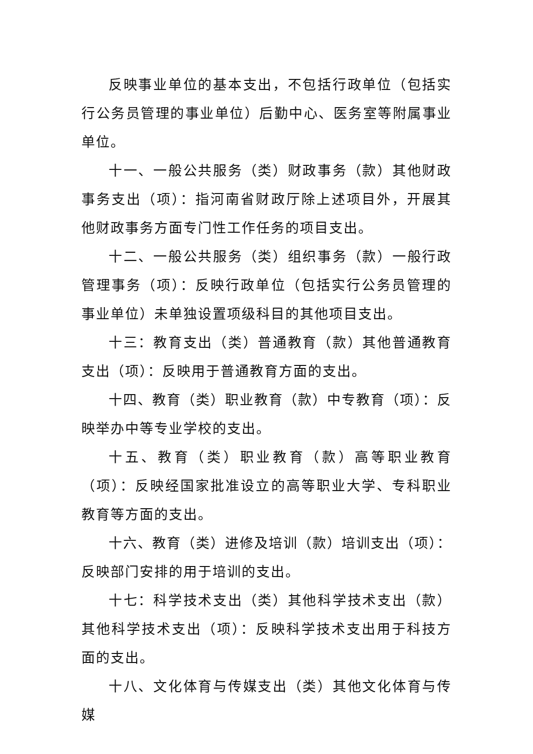反映事业单位的基本支出，不包括行政单位（包括实行公务员管理的事业单位）后勤中心、医务室等附属事业单位。
十一、一般公共服务（类）财政事务（款）其他财政事务支出（项）：指河南省财政厅除上述项目外，开展其他财政事务方面专门性工作任务的项目支出。
十二、一般公共服务（类）组织事务（款）一般行政管理事务（项）：反映行政单位（包括实行公务员管理的事业单位）未单独设置项级科目的其他项目支出。
十三：教育支出（类）普通教育（款）其他普通教育支出（项）：反映用于普通教育方面的支出。
十四、教育（类）职业教育（款）中专教育（项）：反映举办中等专业学校的支出。
十五、教育（类）职业教育（款）高等职业教育（项）：反映经国家批准设立的高等职业大学、专科职业教育等方面的支出。
十六、教育（类）进修及培训（款）培训支出（项）： 反映部门安排的用于培训的支出。
十七：科学技术支出（类）其他科学技术支出（款）其他科学技术支出（项）：反映科学技术支出用于科技方面的支出。
十八、文化体育与传媒支出（类）其他文化体育与传媒